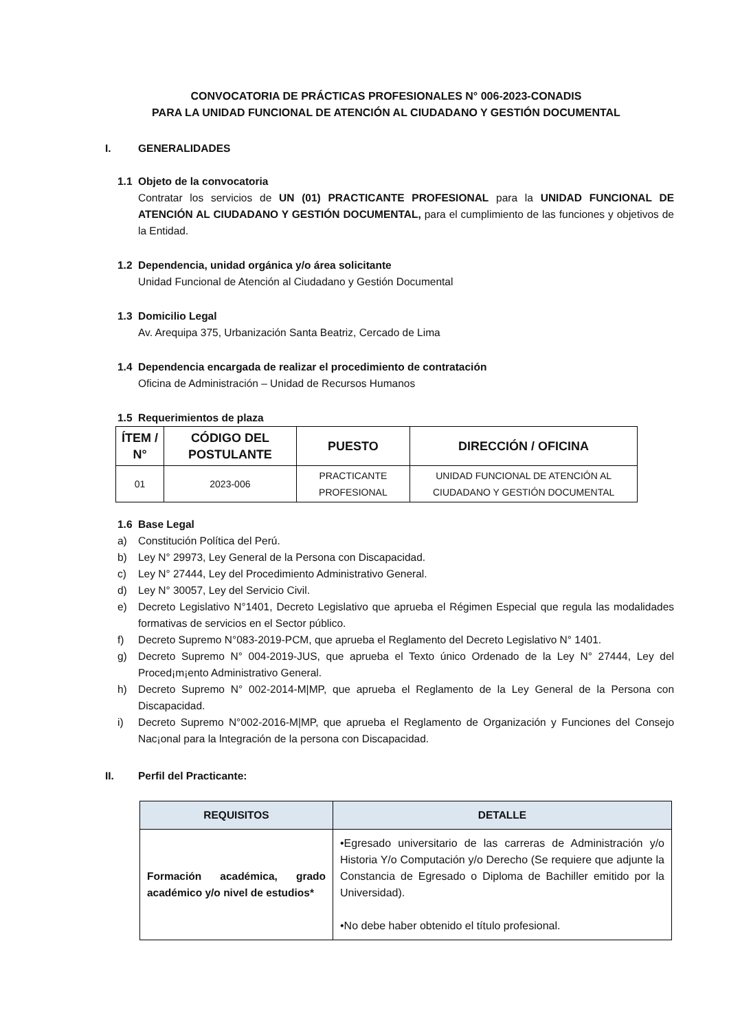CONVOCATORIA DE PRÁCTICAS PROFESIONALES N° 006-2023-CONADIS
PARA LA UNIDAD FUNCIONAL DE ATENCIÓN AL CIUDADANO Y GESTIÓN DOCUMENTAL
I. GENERALIDADES
1.1 Objeto de la convocatoria
Contratar los servicios de UN (01) PRACTICANTE PROFESIONAL para la UNIDAD FUNCIONAL DE ATENCIÓN AL CIUDADANO Y GESTIÓN DOCUMENTAL, para el cumplimiento de las funciones y objetivos de la Entidad.
1.2 Dependencia, unidad orgánica y/o área solicitante
Unidad Funcional de Atención al Ciudadano y Gestión Documental
1.3 Domicilio Legal
Av. Arequipa 375, Urbanización Santa Beatriz, Cercado de Lima
1.4 Dependencia encargada de realizar el procedimiento de contratación
Oficina de Administración – Unidad de Recursos Humanos
1.5 Requerimientos de plaza
| ÍTEM / N° | CÓDIGO DEL POSTULANTE | PUESTO | DIRECCIÓN / OFICINA |
| --- | --- | --- | --- |
| 01 | 2023-006 | PRACTICANTE PROFESIONAL | UNIDAD FUNCIONAL DE ATENCIÓN AL CIUDADANO Y GESTIÓN DOCUMENTAL |
1.6 Base Legal
a) Constitución Política del Perú.
b) Ley N° 29973, Ley General de la Persona con Discapacidad.
c) Ley N° 27444, Ley del Procedimiento Administrativo General.
d) Ley N° 30057, Ley del Servicio Civil.
e) Decreto Legislativo N°1401, Decreto Legislativo que aprueba el Régimen Especial que regula las modalidades formativas de servicios en el Sector público.
f) Decreto Supremo N°083-2019-PCM, que aprueba el Reglamento del Decreto Legislativo N° 1401.
g) Decreto Supremo N° 004-2019-JUS, que aprueba el Texto único Ordenado de la Ley N° 27444, Ley del Proced¡m¡ento Administrativo General.
h) Decreto Supremo N° 002-2014-M|MP, que aprueba el Reglamento de la Ley General de la Persona con Discapacidad.
i) Decreto Supremo N°002-2016-M|MP, que aprueba el Reglamento de Organización y Funciones del Consejo Nac¡onal para la lntegración de la persona con Discapacidad.
II. Perfil del Practicante:
| REQUISITOS | DETALLE |
| --- | --- |
| Formación académica, grado académico y/o nivel de estudios* | •Egresado universitario de las carreras de Administración y/o Historia Y/o Computación y/o Derecho (Se requiere que adjunte la Constancia de Egresado o Diploma de Bachiller emitido por la Universidad). •No debe haber obtenido el título profesional. |